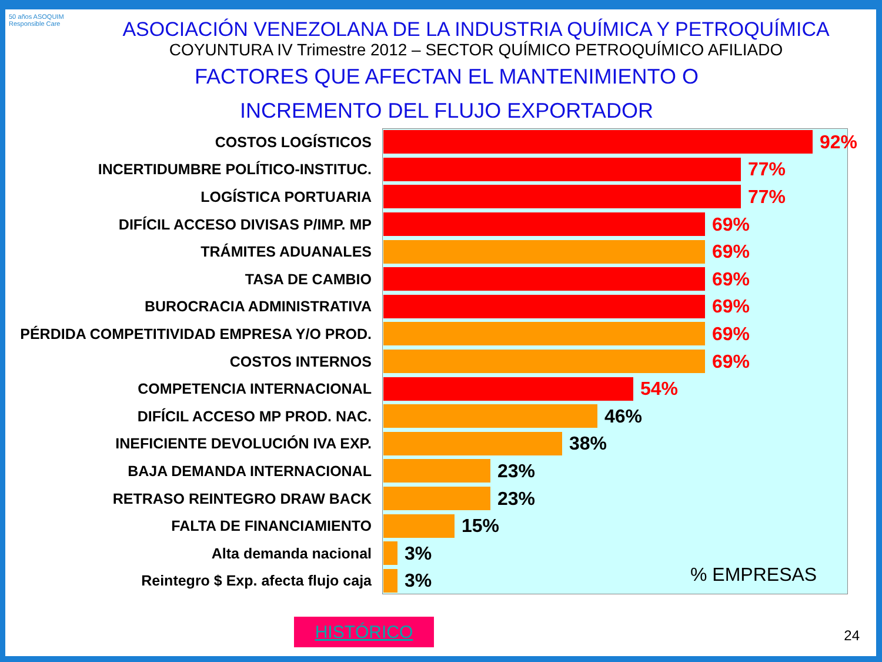50 años ASOQUIM
Responsible Care
ASOCIACIÓN VENEZOLANA DE LA INDUSTRIA QUÍMICA Y PETROQUÍMICA
COYUNTURA IV Trimestre 2012 – SECTOR QUÍMICO PETROQUÍMICO AFILIADO
FACTORES QUE AFECTAN EL MANTENIMIENTO O
INCREMENTO DEL FLUJO EXPORTADOR
COSTOS LOGÍSTICOS
92%
INCERTIDUMBRE POLÍTICO-INSTITUC.
77%
LOGÍSTICA PORTUARIA
77%
DIFÍCIL ACCESO DIVISAS P/IMP. MP
69%
TRÁMITES ADUANALES
69%
TASA DE CAMBIO
69%
BUROCRACIA ADMINISTRATIVA
69%
PÉRDIDA COMPETITIVIDAD EMPRESA Y/O PROD.
69%
COSTOS INTERNOS
69%
COMPETENCIA INTERNACIONAL
54%
DIFÍCIL ACCESO MP PROD. NAC.
46%
INEFICIENTE DEVOLUCIÓN IVA EXP.
38%
BAJA DEMANDA INTERNACIONAL
23%
RETRASO REINTEGRO DRAW BACK
23%
FALTA DE FINANCIAMIENTO
15%
Alta demanda nacional
3%
Reintegro $ Exp. afecta flujo caja
3%
% EMPRESAS
HISTÓRICO 24